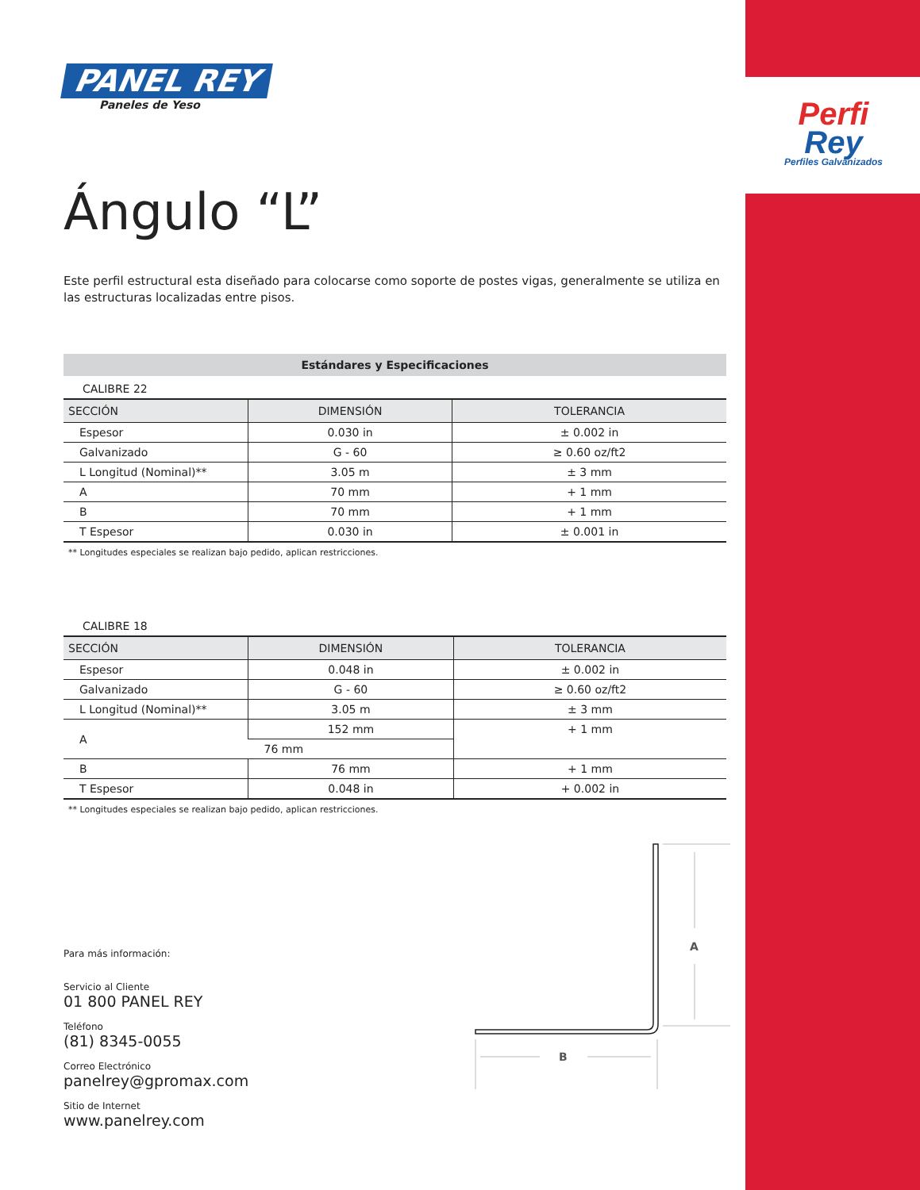PANEL REY
Paneles de Yeso
Ángulo “L”
Este perfil estructural esta diseñado para colocarse como soporte de postes vigas, generalmente se utiliza en las estructuras localizadas entre pisos.
| Estándares y Especificaciones | | |
| CALIBRE 22 | | |
| SECCIÓN | DIMENSIÓN | TOLERANCIA |
| Espesor | 0.030 in | ± 0.002 in |
| Galvanizado | G - 60 | ≥ 0.60 oz/ft2 |
| L Longitud (Nominal)** | 3.05 m | ± 3 mm |
| A | 70 mm | + 1 mm |
| B | 70 mm | + 1 mm |
| T Espesor | 0.030 in | ± 0.001 in |
** Longitudes especiales se realizan bajo pedido, aplican restricciones.
| CALIBRE 18 | | |
| SECCIÓN | DIMENSIÓN | TOLERANCIA |
| Espesor | 0.048 in | ± 0.002 in |
| Galvanizado | G - 60 | ≥ 0.60 oz/ft2 |
| L Longitud (Nominal)** | 3.05 m | ± 3 mm |
| A | 152 mm | + 1 mm |
| | 76 mm | |
| B | 76 mm | + 1 mm |
| T Espesor | 0.048 in | + 0.002 in |
** Longitudes especiales se realizan bajo pedido, aplican restricciones.
Perfi
Rey
Perfiles Galvanizados
Para más información:
Servicio al Cliente
01 800 PANEL REY
Teléfono
(81) 8345-0055
Correo Electrónico
panelrey@gpromax.com
Sitio de Internet
www.panelrey.com
A
B